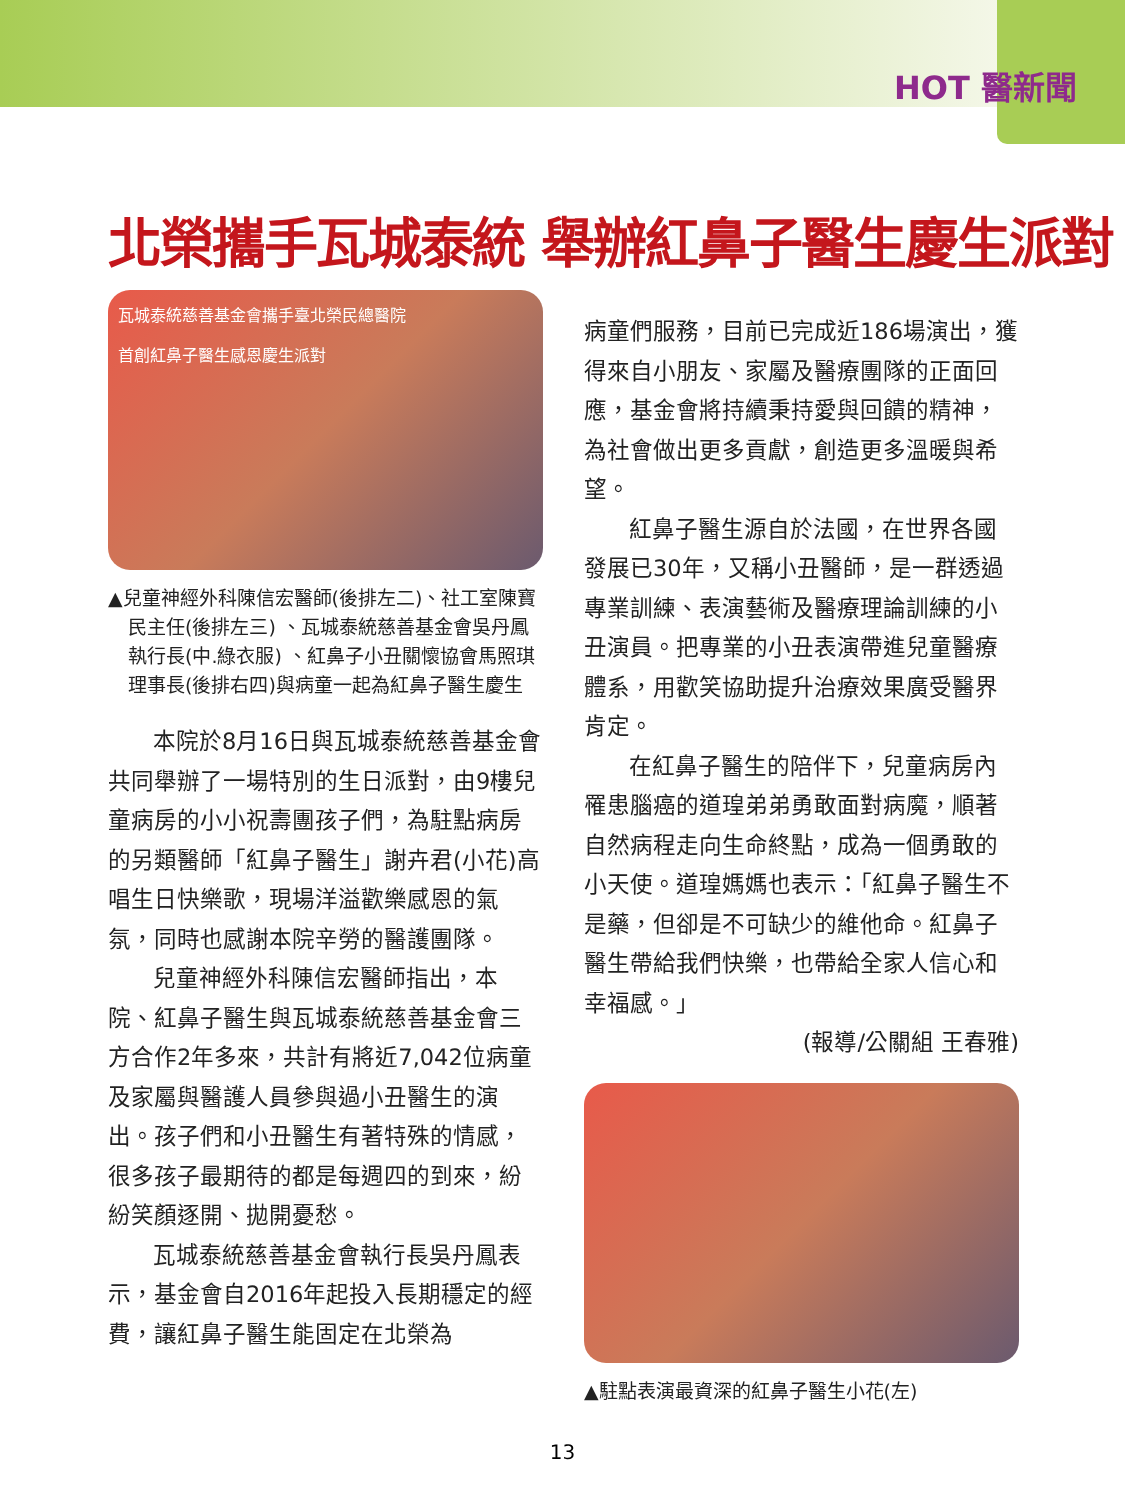HOT 醫新聞
北榮攜手瓦城泰統 舉辦紅鼻子醫生慶生派對
瓦城泰統慈善基金會攜手臺北榮民總醫院
首創紅鼻子醫生感恩慶生派對
▲兒童神經外科陳信宏醫師(後排左二)、社工室陳寶民主任(後排左三) 、瓦城泰統慈善基金會吳丹鳳執行長(中.綠衣服) 、紅鼻子小丑關懷協會馬照琪理事長(後排右四)與病童一起為紅鼻子醫生慶生
本院於8月16日與瓦城泰統慈善基金會共同舉辦了一場特別的生日派對，由9樓兒童病房的小小祝壽團孩子們，為駐點病房的另類醫師「紅鼻子醫生」謝卉君(小花)高唱生日快樂歌，現場洋溢歡樂感恩的氣氛，同時也感謝本院辛勞的醫護團隊。
兒童神經外科陳信宏醫師指出，本院、紅鼻子醫生與瓦城泰統慈善基金會三方合作2年多來，共計有將近7,042位病童及家屬與醫護人員參與過小丑醫生的演出。孩子們和小丑醫生有著特殊的情感，很多孩子最期待的都是每週四的到來，紛紛笑顏逐開、拋開憂愁。
瓦城泰統慈善基金會執行長吳丹鳳表示，基金會自2016年起投入長期穩定的經費，讓紅鼻子醫生能固定在北榮為
病童們服務，目前已完成近186場演出，獲得來自小朋友、家屬及醫療團隊的正面回應，基金會將持續秉持愛與回饋的精神，為社會做出更多貢獻，創造更多溫暖與希望。
紅鼻子醫生源自於法國，在世界各國發展已30年，又稱小丑醫師，是一群透過專業訓練、表演藝術及醫療理論訓練的小丑演員。把專業的小丑表演帶進兒童醫療體系，用歡笑協助提升治療效果廣受醫界肯定。
在紅鼻子醫生的陪伴下，兒童病房內罹患腦癌的道瑝弟弟勇敢面對病魔，順著自然病程走向生命終點，成為一個勇敢的小天使。道瑝媽媽也表示：「紅鼻子醫生不是藥，但卻是不可缺少的維他命。紅鼻子醫生帶給我們快樂，也帶給全家人信心和幸福感。」
(報導/公關組 王春雅)
▲駐點表演最資深的紅鼻子醫生小花(左)
13